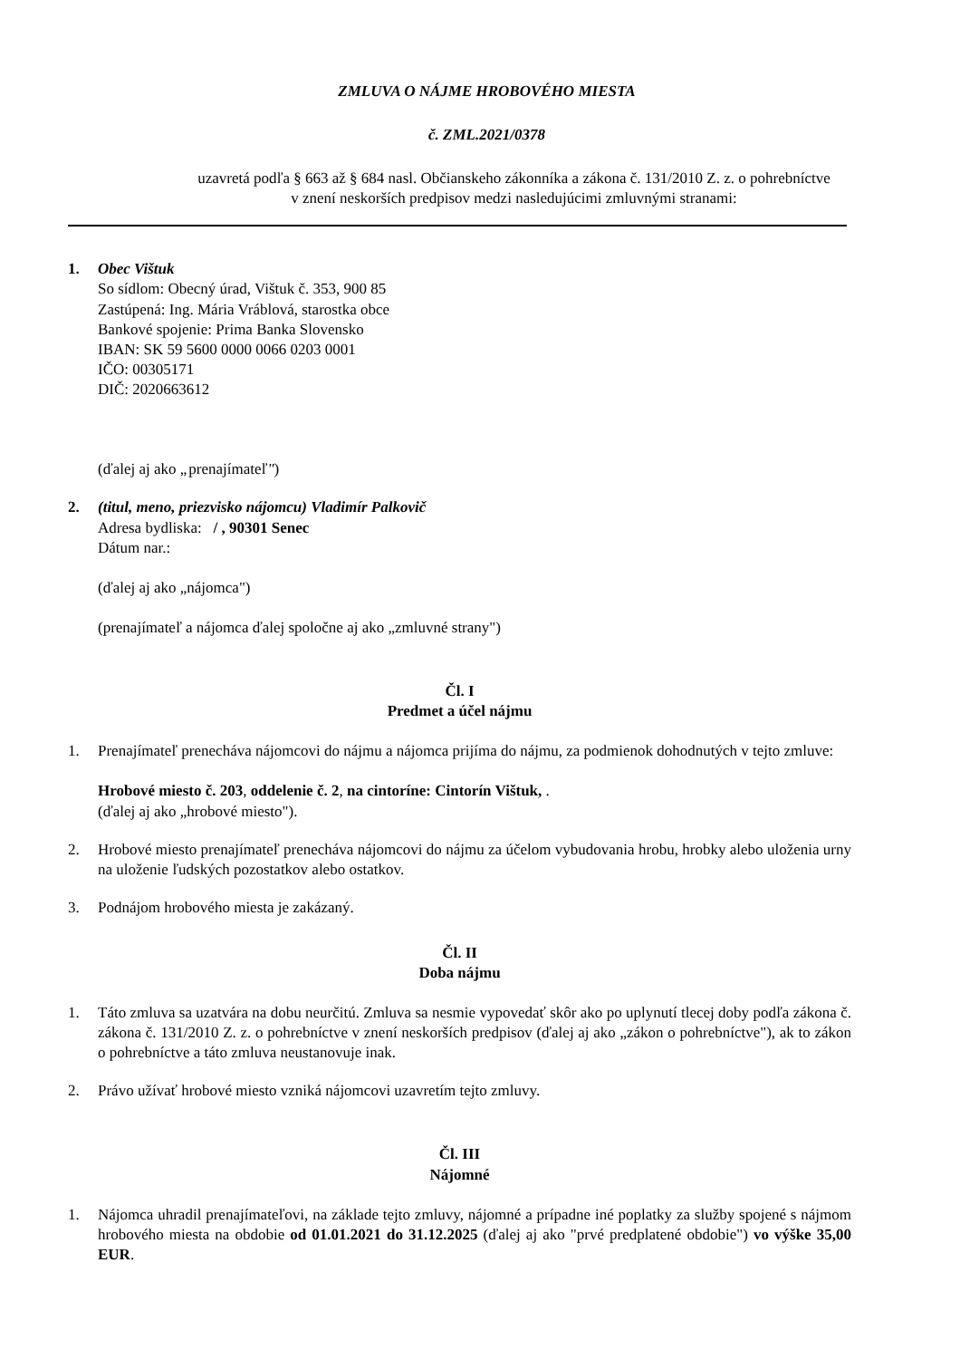ZMLUVA O NÁJME HROBOVÉHO MIESTA
č. ZML.2021/0378
uzavretá podľa § 663 až § 684 nasl. Občianskeho zákonníka a zákona č. 131/2010 Z. z. o pohrebníctve
v znení neskorších predpisov medzi nasledujúcimi zmluvnými stranami:
1. Obec Vištuk
So sídlom: Obecný úrad, Vištuk č. 353, 900 85
Zastúpená: Ing. Mária Vráblová, starostka obce
Bankové spojenie: Prima Banka Slovensko
IBAN: SK 59 5600 0000 0066 0203 0001
IČO: 00305171
DIČ: 2020663612
(ďalej aj ako „prenajímateľ")
2. (titul, meno, priezvisko nájomcu) Vladimír Palkovič
Adresa bydliska: / , 90301 Senec
Dátum nar.:
(ďalej aj ako „nájomca")
(prenajímateľ a nájomca ďalej spoločne aj ako „zmluvné strany")
Čl. I
Predmet a účel nájmu
1. Prenajímateľ prenecháva nájomcovi do nájmu a nájomca prijíma do nájmu, za podmienok dohodnutých v tejto zmluve:
Hrobové miesto č. 203, oddelenie č. 2, na cintoríne: Cintorín Vištuk, .
(ďalej aj ako „hrobové miesto").
2. Hrobové miesto prenajímateľ prenecháva nájomcovi do nájmu za účelom vybudovania hrobu, hrobky alebo uloženia urny na uloženie ľudských pozostatkov alebo ostatkov.
3. Podnájom hrobového miesta je zakázaný.
Čl. II
Doba nájmu
1. Táto zmluva sa uzatvára na dobu neurčitú. Zmluva sa nesmie vypovedať skôr ako po uplynutí tlecej doby podľa zákona č. zákona č. 131/2010 Z. z. o pohrebníctve v znení neskorších predpisov (ďalej aj ako „zákon o pohrebníctve"), ak to zákon o pohrebníctve a táto zmluva neustanovuje inak.
2. Právo užívať hrobové miesto vzniká nájomcovi uzavretím tejto zmluvy.
Čl. III
Nájomné
1. Nájomca uhradil prenajímateľovi, na základe tejto zmluvy, nájomné a prípadne iné poplatky za služby spojené s nájmom hrobového miesta na obdobie od 01.01.2021 do 31.12.2025 (ďalej aj ako "prvé predplatené obdobie") vo výške 35,00 EUR.